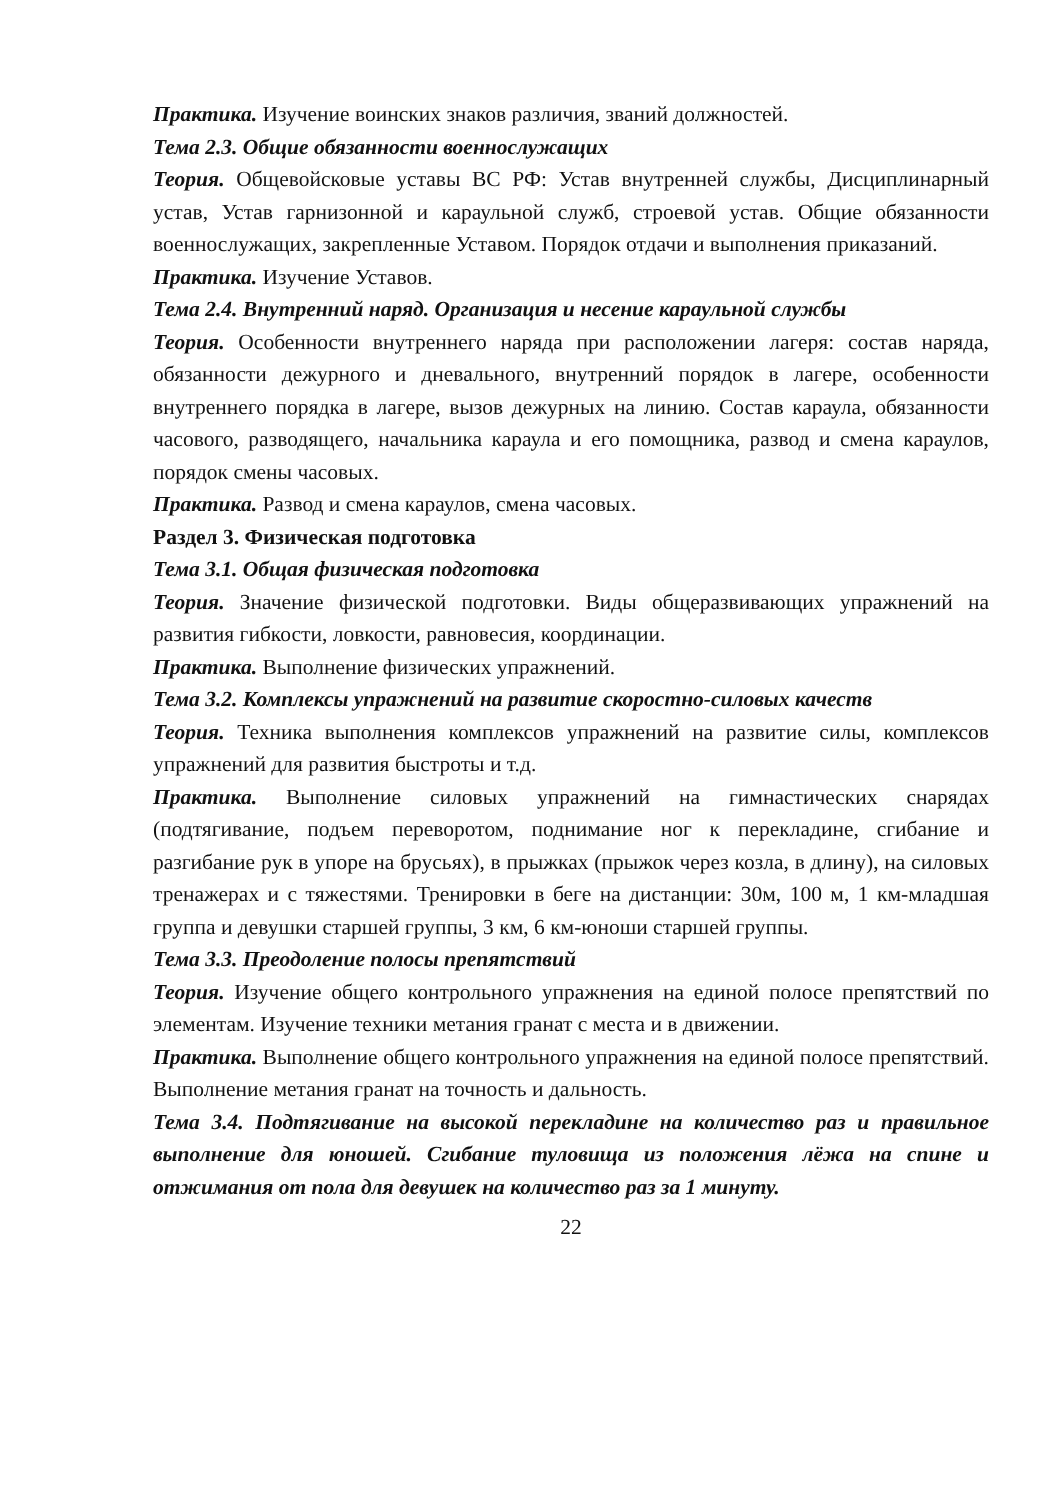Практика. Изучение воинских знаков различия, званий должностей.
Тема 2.3. Общие обязанности военнослужащих
Теория. Общевойсковые уставы ВС РФ: Устав внутренней службы, Дисциплинарный устав, Устав гарнизонной и караульной служб, строевой устав. Общие обязанности военнослужащих, закрепленные Уставом. Порядок отдачи и выполнения приказаний.
Практика. Изучение Уставов.
Тема 2.4. Внутренний наряд. Организация и несение караульной службы
Теория. Особенности внутреннего наряда при расположении лагеря: состав наряда, обязанности дежурного и дневального, внутренний порядок в лагере, особенности внутреннего порядка в лагере, вызов дежурных на линию. Состав караула, обязанности часового, разводящего, начальника караула и его помощника, развод и смена караулов, порядок смены часовых.
Практика. Развод и смена караулов, смена часовых.
Раздел 3. Физическая подготовка
Тема 3.1. Общая физическая подготовка
Теория. Значение физической подготовки. Виды общеразвивающих упражнений на развития гибкости, ловкости, равновесия, координации.
Практика. Выполнение физических упражнений.
Тема 3.2. Комплексы упражнений на развитие скоростно-силовых качеств
Теория. Техника выполнения комплексов упражнений на развитие силы, комплексов упражнений для развития быстроты и т.д.
Практика. Выполнение силовых упражнений на гимнастических снарядах (подтягивание, подъем переворотом, поднимание ног к перекладине, сгибание и разгибание рук в упоре на брусьях), в прыжках (прыжок через козла, в длину), на силовых тренажерах и с тяжестями. Тренировки в беге на дистанции: 30м, 100 м, 1 км-младшая группа и девушки старшей группы, 3 км, 6 км-юноши старшей группы.
Тема 3.3. Преодоление полосы препятствий
Теория. Изучение общего контрольного упражнения на единой полосе препятствий по элементам. Изучение техники метания гранат с места и в движении.
Практика. Выполнение общего контрольного упражнения на единой полосе препятствий. Выполнение метания гранат на точность и дальность.
Тема 3.4. Подтягивание на высокой перекладине на количество раз и правильное выполнение для юношей. Сгибание туловища из положения лёжа на спине и отжимания от пола для девушек на количество раз за 1 минуту.
22